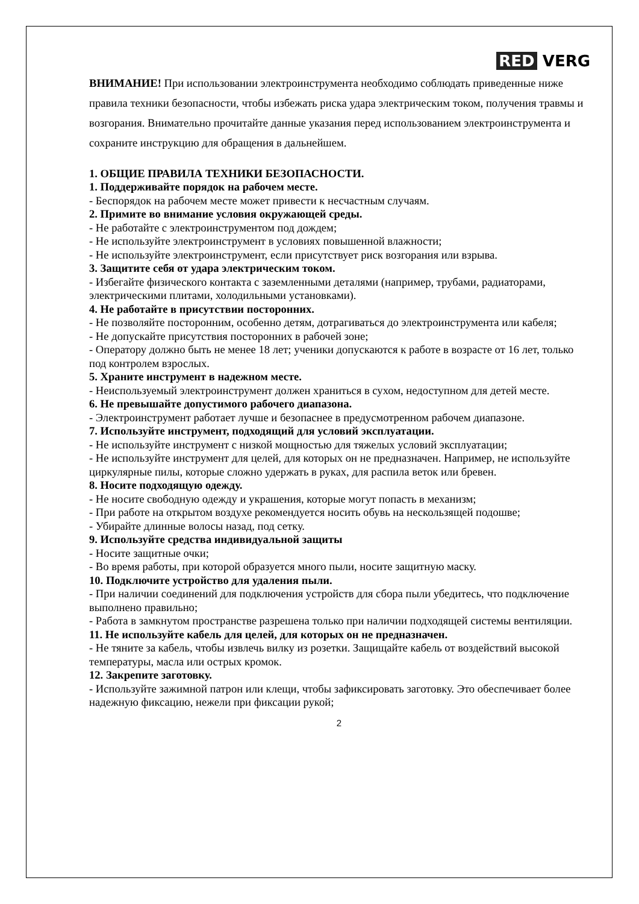RED VERG
ВНИМАНИЕ! При использовании электроинструмента необходимо соблюдать приведенные ниже правила техники безопасности, чтобы избежать риска удара электрическим током, получения травмы и возгорания. Внимательно прочитайте данные указания перед использованием электроинструмента и сохраните инструкцию для обращения в дальнейшем.
1. ОБЩИЕ ПРАВИЛА ТЕХНИКИ БЕЗОПАСНОСТИ.
1. Поддерживайте порядок на рабочем месте.
- Беспорядок на рабочем месте может привести к несчастным случаям.
2. Примите во внимание условия окружающей среды.
- Не работайте с электроинструментом под дождем;
- Не используйте электроинструмент в условиях повышенной влажности;
- Не используйте электроинструмент, если присутствует риск возгорания или взрыва.
3. Защитите себя от удара электрическим током.
- Избегайте физического контакта с заземленными деталями (например, трубами, радиаторами, электрическими плитами, холодильными установками).
4. Не работайте в присутствии посторонних.
- Не позволяйте посторонним, особенно детям, дотрагиваться до электроинструмента или кабеля;
- Не допускайте присутствия посторонних в рабочей зоне;
- Оператору должно быть не менее 18 лет; ученики допускаются к работе в возрасте от 16 лет, только под контролем взрослых.
5. Храните инструмент в надежном месте.
- Неиспользуемый электроинструмент должен храниться в сухом, недоступном для детей месте.
6. Не превышайте допустимого рабочего диапазона.
- Электроинструмент работает лучше и безопаснее в предусмотренном рабочем диапазоне.
7. Используйте инструмент, подходящий для условий эксплуатации.
- Не используйте инструмент с низкой мощностью для тяжелых условий эксплуатации;
- Не используйте инструмент для целей, для которых он не предназначен. Например, не используйте циркулярные пилы, которые сложно удержать в руках, для распила веток или бревен.
8. Носите подходящую одежду.
- Не носите свободную одежду и украшения, которые могут попасть в механизм;
- При работе на открытом воздухе рекомендуется носить обувь на нескользящей подошве;
- Убирайте длинные волосы назад, под сетку.
9. Используйте средства индивидуальной защиты
- Носите защитные очки;
- Во время работы, при которой образуется много пыли, носите защитную маску.
10. Подключите устройство для удаления пыли.
- При наличии соединений для подключения устройств для сбора пыли убедитесь, что подключение выполнено правильно;
- Работа в замкнутом пространстве разрешена только при наличии подходящей системы вентиляции.
11. Не используйте кабель для целей, для которых он не предназначен.
- Не тяните за кабель, чтобы извлечь вилку из розетки. Защищайте кабель от воздействий высокой температуры, масла или острых кромок.
12. Закрепите заготовку.
- Используйте зажимной патрон или клещи, чтобы зафиксировать заготовку. Это обеспечивает более надежную фиксацию, нежели при фиксации рукой;
2